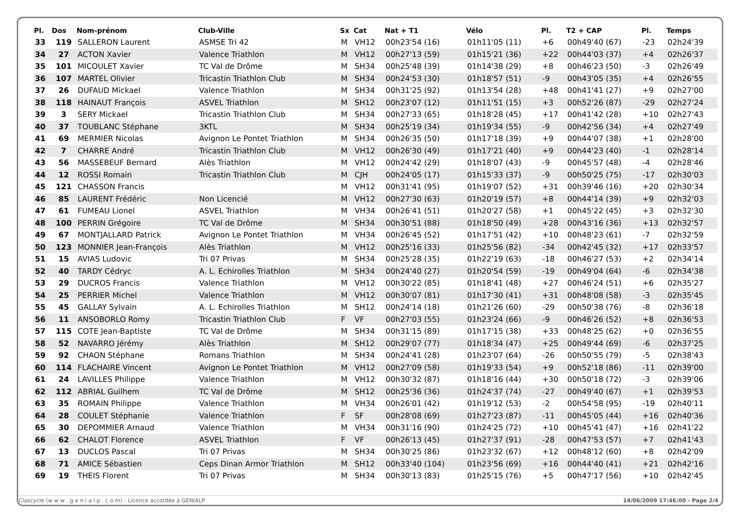| Pl. | Dos | Nom-prénom | Club-Ville | Sx | Cat | Nat + T1 | Vélo | Pl. | T2 + CAP | Pl. | Temps |
| --- | --- | --- | --- | --- | --- | --- | --- | --- | --- | --- | --- |
| 33 | 119 | SALLERON Laurent | ASMSE Tri 42 | M | VH12 | 00h23'54 (16) | 01h11'05 (11) | +6 | 00h49'40 (67) | -23 | 02h24'39 |
| 34 | 27 | ACTON Xavier | Valence Triathlon | M | VH12 | 00h27'13 (59) | 01h15'21 (36) | +22 | 00h44'03 (37) | +4 | 02h26'37 |
| 35 | 101 | MICOULET Xavier | TC Val de Drôme | M | SH34 | 00h25'48 (39) | 01h14'38 (29) | +8 | 00h46'23 (50) | -3 | 02h26'49 |
| 36 | 107 | MARTEL Olivier | Tricastin Triathlon Club | M | SH34 | 00h24'53 (30) | 01h18'57 (51) | -9 | 00h43'05 (35) | +4 | 02h26'55 |
| 37 | 26 | DUFAUD Mickael | Valence Triathlon | M | SH34 | 00h31'25 (92) | 01h13'54 (28) | +48 | 00h41'41 (27) | +9 | 02h27'00 |
| 38 | 118 | HAINAUT François | ASVEL Triathlon | M | SH12 | 00h23'07 (12) | 01h11'51 (15) | +3 | 00h52'26 (87) | -29 | 02h27'24 |
| 39 | 3 | SERY Mickael | Tricastin Triathlon Club | M | SH34 | 00h27'33 (65) | 01h18'28 (45) | +17 | 00h41'42 (28) | +10 | 02h27'43 |
| 40 | 37 | TOUBLANC Stéphane | 3KTL | M | SH34 | 00h25'19 (34) | 01h19'34 (55) | -9 | 00h42'56 (34) | +4 | 02h27'49 |
| 41 | 69 | MERMIER Nicolas | Avignon Le Pontet Triathlon | M | SH34 | 00h26'35 (50) | 01h17'18 (39) | +9 | 00h44'07 (38) | +1 | 02h28'00 |
| 42 | 7 | CHARRE André | Tricastin Triathlon Club | M | VH12 | 00h26'30 (49) | 01h17'21 (40) | +9 | 00h44'23 (40) | -1 | 02h28'14 |
| 43 | 56 | MASSEBEUF Bernard | Alès Triathlon | M | VH12 | 00h24'42 (29) | 01h18'07 (43) | -9 | 00h45'57 (48) | -4 | 02h28'46 |
| 44 | 12 | ROSSI Romain | Tricastin Triathlon Club | M | CJH | 00h24'05 (17) | 01h15'33 (37) | -9 | 00h50'25 (75) | -17 | 02h30'03 |
| 45 | 121 | CHASSON Francis | | M | VH12 | 00h31'41 (95) | 01h19'07 (52) | +31 | 00h39'46 (16) | +20 | 02h30'34 |
| 46 | 85 | LAURENT Frédéric | Non Licencié | M | VH12 | 00h27'30 (63) | 01h20'19 (57) | +8 | 00h44'14 (39) | +9 | 02h32'03 |
| 47 | 61 | FUMEAU Lionel | ASVEL Triathlon | M | VH34 | 00h26'41 (51) | 01h20'27 (58) | +1 | 00h45'22 (45) | +3 | 02h32'30 |
| 48 | 100 | PERRIN Grégoire | TC Val de Drôme | M | SH34 | 00h30'51 (88) | 01h18'50 (49) | +28 | 00h43'16 (36) | +13 | 02h32'57 |
| 49 | 67 | MONTJALLARD Patrick | Avignon Le Pontet Triathlon | M | VH34 | 00h26'45 (52) | 01h17'51 (42) | +10 | 00h48'23 (61) | -7 | 02h32'59 |
| 50 | 123 | MONNIER Jean-François | Alès Triathlon | M | VH12 | 00h25'16 (33) | 01h25'56 (82) | -34 | 00h42'45 (32) | +17 | 02h33'57 |
| 51 | 15 | AVIAS Ludovic | Tri 07 Privas | M | SH34 | 00h25'28 (35) | 01h22'19 (63) | -18 | 00h46'27 (53) | +2 | 02h34'14 |
| 52 | 40 | TARDY Cédryc | A. L. Echirolles Triathlon | M | SH34 | 00h24'40 (27) | 01h20'54 (59) | -19 | 00h49'04 (64) | -6 | 02h34'38 |
| 53 | 29 | DUCROS Francis | Valence Triathlon | M | VH12 | 00h30'22 (85) | 01h18'41 (48) | +27 | 00h46'24 (51) | +6 | 02h35'27 |
| 54 | 25 | PERRIER Michel | Valence Triathlon | M | VH12 | 00h30'07 (81) | 01h17'30 (41) | +31 | 00h48'08 (58) | -3 | 02h35'45 |
| 55 | 45 | GALLAY Sylvain | A. L. Echirolles Triathlon | M | SH12 | 00h24'14 (18) | 01h21'26 (60) | -29 | 00h50'38 (76) | -8 | 02h36'18 |
| 56 | 11 | ANSOBORLO Romy | Tricastin Triathlon Club | F | VF | 00h27'03 (55) | 01h23'24 (66) | -9 | 00h46'26 (52) | +8 | 02h36'53 |
| 57 | 115 | COTE Jean-Baptiste | TC Val de Drôme | M | SH34 | 00h31'15 (89) | 01h17'15 (38) | +33 | 00h48'25 (62) | +0 | 02h36'55 |
| 58 | 52 | NAVARRO Jérémy | Alès Triathlon | M | SH12 | 00h29'07 (77) | 01h18'34 (47) | +25 | 00h49'44 (69) | -6 | 02h37'25 |
| 59 | 92 | CHAON Stéphane | Romans Triathlon | M | SH34 | 00h24'41 (28) | 01h23'07 (64) | -26 | 00h50'55 (79) | -5 | 02h38'43 |
| 60 | 114 | FLACHAIRE Vincent | Avignon Le Pontet Triathlon | M | VH12 | 00h27'09 (58) | 01h19'33 (54) | +9 | 00h52'18 (86) | -11 | 02h39'00 |
| 61 | 24 | LAVILLES Philippe | Valence Triathlon | M | VH12 | 00h30'32 (87) | 01h18'16 (44) | +30 | 00h50'18 (72) | -3 | 02h39'06 |
| 62 | 112 | ABRIAL Guilhem | TC Val de Drôme | M | SH12 | 00h25'36 (36) | 01h24'37 (74) | -27 | 00h49'40 (67) | +1 | 02h39'53 |
| 63 | 35 | ROMAIN Philippe | Valence Triathlon | M | VH34 | 00h26'01 (42) | 01h19'12 (53) | -2 | 00h54'58 (95) | -19 | 02h40'11 |
| 64 | 28 | COULET Stéphanie | Valence Triathlon | F | SF | 00h28'08 (69) | 01h27'23 (87) | -11 | 00h45'05 (44) | +16 | 02h40'36 |
| 65 | 30 | DEPOMMIER Arnaud | Valence Triathlon | M | VH34 | 00h31'16 (90) | 01h24'25 (72) | +10 | 00h45'41 (47) | +16 | 02h41'22 |
| 66 | 62 | CHALOT Florence | ASVEL Triathlon | F | VF | 00h26'13 (45) | 01h27'37 (91) | -28 | 00h47'53 (57) | +7 | 02h41'43 |
| 67 | 13 | DUCLOS Pascal | Tri 07 Privas | M | SH34 | 00h30'25 (86) | 01h23'32 (67) | +12 | 00h48'12 (60) | +8 | 02h42'09 |
| 68 | 71 | AMICE Sébastien | Ceps Dinan Armor Triathlon | M | SH12 | 00h33'40 (104) | 01h23'56 (69) | +16 | 00h44'40 (41) | +21 | 02h42'16 |
| 69 | 19 | THEIS Florent | Tri 07 Privas | M | SH34 | 00h30'13 (83) | 01h25'15 (76) | +5 | 00h47'17 (56) | +10 | 02h42'45 |
Clascycle (w w w . g e n i a l p . c o m) - Licence accordée à GENIALP 14/06/2009 17:46:00 - Page 2/4